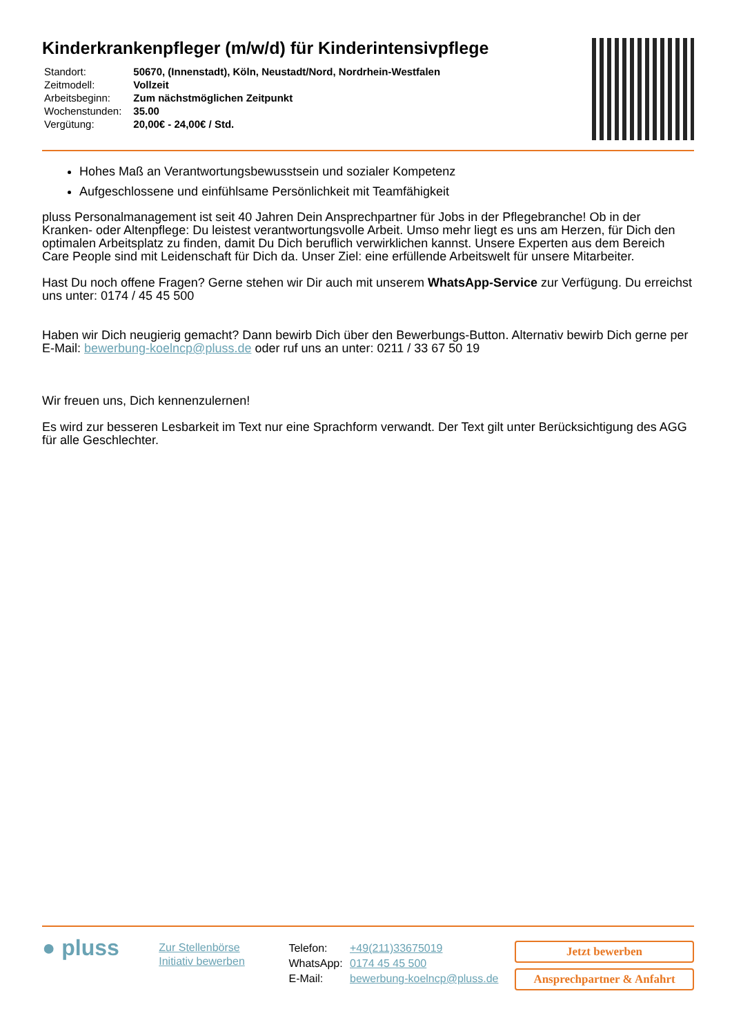Kinderkrankenpfleger (m/w/d) für Kinderintensivpflege
| Standort: | 50670, (Innenstadt), Köln, Neustadt/Nord, Nordrhein-Westfalen |
| Zeitmodell: | Vollzeit |
| Arbeitsbeginn: | Zum nächstmöglichen Zeitpunkt |
| Wochenstunden: | 35.00 |
| Vergütung: | 20,00€ - 24,00€ / Std. |
Hohes Maß an Verantwortungsbewusstsein und sozialer Kompetenz
Aufgeschlossene und einfühlsame Persönlichkeit mit Teamfähigkeit
pluss Personalmanagement ist seit 40 Jahren Dein Ansprechpartner für Jobs in der Pflegebranche! Ob in der Kranken- oder Altenpflege: Du leistest verantwortungsvolle Arbeit. Umso mehr liegt es uns am Herzen, für Dich den optimalen Arbeitsplatz zu finden, damit Du Dich beruflich verwirklichen kannst. Unsere Experten aus dem Bereich Care People sind mit Leidenschaft für Dich da. Unser Ziel: eine erfüllende Arbeitswelt für unsere Mitarbeiter.
Hast Du noch offene Fragen? Gerne stehen wir Dir auch mit unserem WhatsApp-Service zur Verfügung. Du erreichst uns unter: 0174 / 45 45 500
Haben wir Dich neugierig gemacht? Dann bewirb Dich über den Bewerbungs-Button. Alternativ bewirb Dich gerne per E-Mail: bewerbung-koelncp@pluss.de oder ruf uns an unter: 0211 / 33 67 50 19
Wir freuen uns, Dich kennenzulernen!
Es wird zur besseren Lesbarkeit im Text nur eine Sprachform verwandt. Der Text gilt unter Berücksichtigung des AGG für alle Geschlechter.
● pluss
Zur Stellenbörse
Initiativ bewerben
| Telefon: | +49(211)33675019 |
| WhatsApp: | 0174 45 45 500 |
| E-Mail: | bewerbung-koelncp@pluss.de |
Jetzt bewerben
Ansprechpartner & Anfahrt